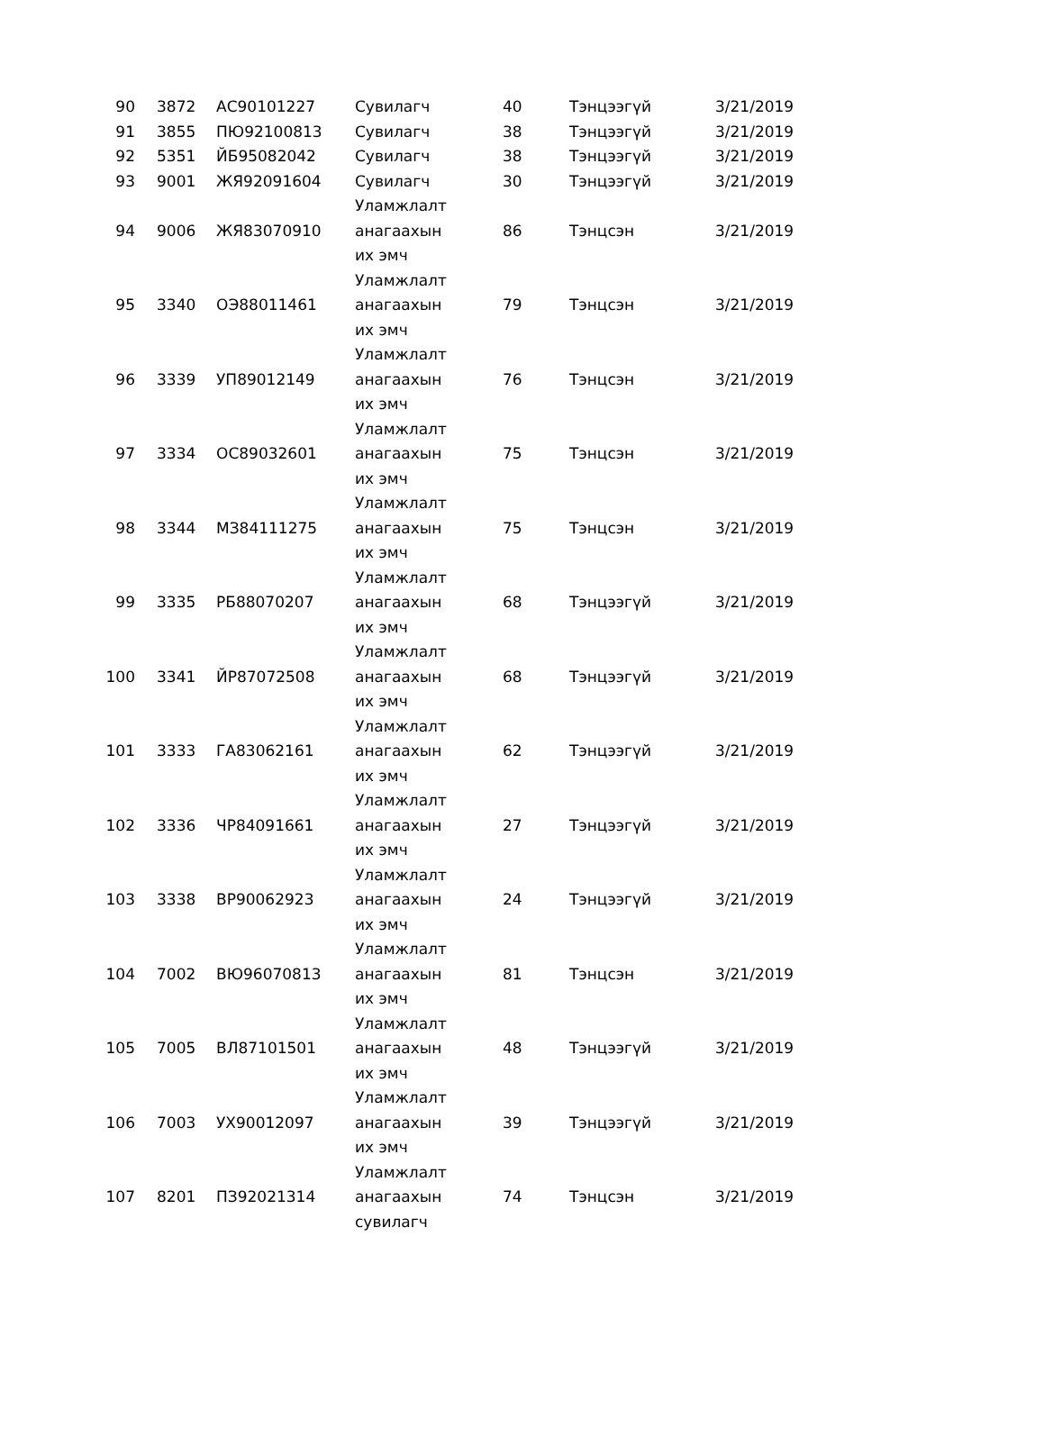| 90 | 3872 | АС90101227 | Сувилагч | 40 | Тэнцээгүй | 3/21/2019 |
| 91 | 3855 | ПЮ92100813 | Сувилагч | 38 | Тэнцээгүй | 3/21/2019 |
| 92 | 5351 | ЙБ95082042 | Сувилагч | 38 | Тэнцээгүй | 3/21/2019 |
| 93 | 9001 | ЖЯ92091604 | Сувилагч | 30 | Тэнцээгүй | 3/21/2019 |
| 94 | 9006 | ЖЯ83070910 | Уламжлалт анагаахын их эмч | 86 | Тэнцсэн | 3/21/2019 |
| 95 | 3340 | ОЭ88011461 | Уламжлалт анагаахын их эмч | 79 | Тэнцсэн | 3/21/2019 |
| 96 | 3339 | УП89012149 | Уламжлалт анагаахын их эмч | 76 | Тэнцсэн | 3/21/2019 |
| 97 | 3334 | ОС89032601 | Уламжлалт анагаахын их эмч | 75 | Тэнцсэн | 3/21/2019 |
| 98 | 3344 | МЗ84111275 | Уламжлалт анагаахын их эмч | 75 | Тэнцсэн | 3/21/2019 |
| 99 | 3335 | РБ88070207 | Уламжлалт анагаахын их эмч | 68 | Тэнцээгүй | 3/21/2019 |
| 100 | 3341 | ЙР87072508 | Уламжлалт анагаахын их эмч | 68 | Тэнцээгүй | 3/21/2019 |
| 101 | 3333 | ГА83062161 | Уламжлалт анагаахын их эмч | 62 | Тэнцээгүй | 3/21/2019 |
| 102 | 3336 | ЧР84091661 | Уламжлалт анагаахын их эмч | 27 | Тэнцээгүй | 3/21/2019 |
| 103 | 3338 | ВР90062923 | Уламжлалт анагаахын их эмч | 24 | Тэнцээгүй | 3/21/2019 |
| 104 | 7002 | ВЮ96070813 | Уламжлалт анагаахын их эмч | 81 | Тэнцсэн | 3/21/2019 |
| 105 | 7005 | ВЛ87101501 | Уламжлалт анагаахын их эмч | 48 | Тэнцээгүй | 3/21/2019 |
| 106 | 7003 | УХ90012097 | Уламжлалт анагаахын их эмч | 39 | Тэнцээгүй | 3/21/2019 |
| 107 | 8201 | ПЗ92021314 | Уламжлалт анагаахын сувилагч | 74 | Тэнцсэн | 3/21/2019 |